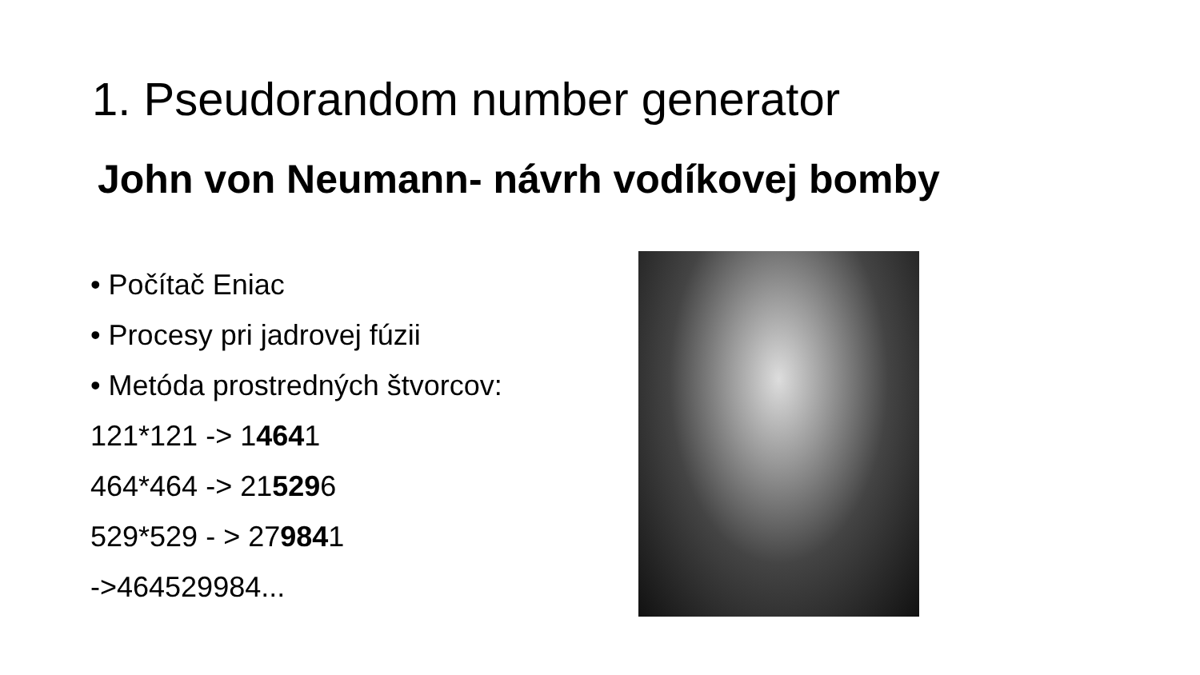1. Pseudorandom number generator
John von Neumann- návrh vodíkovej bomby
• Počítač Eniac
• Procesy pri jadrovej fúzii
• Metóda prostredných štvorcov:
121*121 -> 14641
464*464 -> 215296
529*529 - > 279841
->464529984...